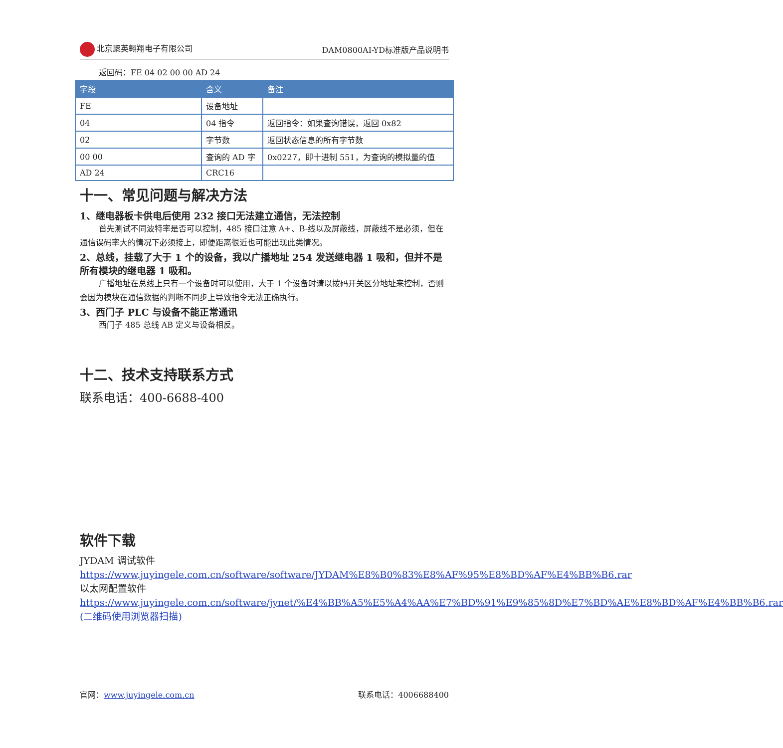北京聚英翱翔电子有限公司 DAM0800AI-YD标准版产品说明书
返回码：FE 04 02 00 00 AD 24
| 字段 | 含义 | 备注 |
| --- | --- | --- |
| FE | 设备地址 | |
| 04 | 04 指令 | 返回指令：如果查询错误，返回 0x82 |
| 02 | 字节数 | 返回状态信息的所有字节数 |
| 00 00 | 查询的 AD 字 | 0x0227，即十进制 551，为查询的模拟量的值 |
| AD 24 | CRC16 | |
十一、常见问题与解决方法
1、继电器板卡供电后使用 232 接口无法建立通信，无法控制
首先测试不同波特率是否可以控制，485 接口注意 A+、B-线以及屏蔽线，屏蔽线不是必须，但在通信误码率大的情况下必须接上，即便距离很近也可能出现此类情况。
2、总线，挂载了大于 1 个的设备，我以广播地址 254 发送继电器 1 吸和，但并不是所有模块的继电器 1 吸和。
广播地址在总线上只有一个设备时可以使用，大于 1 个设备时请以拨码开关区分地址来控制，否则会因为模块在通信数据的判断不同步上导致指令无法正确执行。
3、西门子 PLC 与设备不能正常通讯
西门子 485 总线 AB 定义与设备相反。
十二、技术支持联系方式
联系电话：400-6688-400
软件下载
JYDAM 调试软件
https://www.juyingele.com.cn/software/software/JYDAM%E8%B0%83%E8%AF%95%E8%BD%AF%E4%BB%B6.rar
以太网配置软件
https://www.juyingele.com.cn/software/jynet/%E4%BB%A5%E5%A4%AA%E7%BD%91%E9%85%8D%E7%BD%AE%E8%BD%AF%E4%BB%B6.rar
(二维码使用浏览器扫描)
官网：www.juyingele.com.cn 联系电话：4006688400